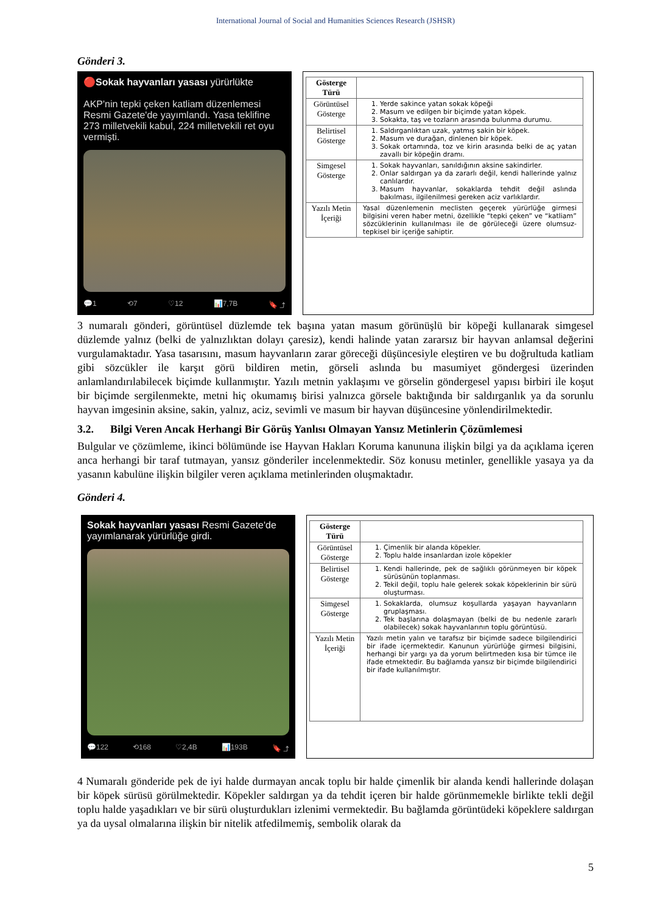International Journal of Social and Humanities Sciences Research (JSHSR)
Gönderi 3.
🔴Sokak hayvanları yasası yürürlükte
AKP'nin tepki çeken katliam düzenlemesi Resmi Gazete'de yayımlandı. Yasa teklifine 273 milletvekili kabul, 224 milletvekili ret oyu vermişti.
💬1 ⟲7 ♡12 📊7,7B 🔖 ⤴
| Gösterge Türü | |
| Görüntüsel Gösterge | 1. Yerde sakince yatan sokak köpeği 2. Masum ve edilgen bir biçimde yatan köpek. 3. Sokakta, taş ve tozların arasında bulunma durumu. |
| Belirtisel Gösterge | 1. Saldırganlıktan uzak, yatmış sakin bir köpek. 2. Masum ve durağan, dinlenen bir köpek. 3. Sokak ortamında, toz ve kirin arasında belki de aç yatan zavallı bir köpeğin dramı. |
| Simgesel Gösterge | 1. Sokak hayvanları, sanıldığının aksine sakindirler. 2. Onlar saldırgan ya da zararlı değil, kendi hallerinde yalnız canlılardır. 3. Masum hayvanlar, sokaklarda tehdit değil aslında bakılması, ilgilenilmesi gereken aciz varlıklardır. |
| Yazılı Metin İçeriği | Yasal düzenlemenin meclisten geçerek yürürlüğe girmesi bilgisini veren haber metni, özellikle “tepki çeken” ve “katliam” sözcüklerinin kullanılması ile de görüleceği üzere olumsuz-tepkisel bir içeriğe sahiptir. |
3 numaralı gönderi, görüntüsel düzlemde tek başına yatan masum görünüşlü bir köpeği kullanarak simgesel düzlemde yalnız (belki de yalnızlıktan dolayı çaresiz), kendi halinde yatan zararsız bir hayvan anlamsal değerini vurgulamaktadır. Yasa tasarısını, masum hayvanların zarar göreceği düşüncesiyle eleştiren ve bu doğrultuda katliam gibi sözcükler ile karşıt görü bildiren metin, görseli aslında bu masumiyet göndergesi üzerinden anlamlandırılabilecek biçimde kullanmıştır. Yazılı metnin yaklaşımı ve görselin göndergesel yapısı birbiri ile koşut bir biçimde sergilenmekte, metni hiç okumamış birisi yalnızca görsele baktığında bir saldırganlık ya da sorunlu hayvan imgesinin aksine, sakin, yalnız, aciz, sevimli ve masum bir hayvan düşüncesine yönlendirilmektedir.
3.2. Bilgi Veren Ancak Herhangi Bir Görüş Yanlısı Olmayan Yansız Metinlerin Çözümlemesi
Bulgular ve çözümleme, ikinci bölümünde ise Hayvan Hakları Koruma kanununa ilişkin bilgi ya da açıklama içeren anca herhangi bir taraf tutmayan, yansız gönderiler incelenmektedir. Söz konusu metinler, genellikle yasaya ya da yasanın kabulüne ilişkin bilgiler veren açıklama metinlerinden oluşmaktadır.
Gönderi 4.
Sokak hayvanları yasası Resmi Gazete'de yayımlanarak yürürlüğe girdi.
💬122 ⟲168 ♡2,4B 📊193B 🔖 ⤴
| Gösterge Türü | |
| Görüntüsel Gösterge | 1. Çimenlik bir alanda köpekler. 2. Toplu halde insanlardan izole köpekler |
| Belirtisel Gösterge | 1. Kendi hallerinde, pek de sağlıklı görünmeyen bir köpek sürüsünün toplanması. 2. Tekil değil, toplu hale gelerek sokak köpeklerinin bir sürü oluşturması. |
| Simgesel Gösterge | 1. Sokaklarda, olumsuz koşullarda yaşayan hayvanların gruplaşması. 2. Tek başlarına dolaşmayan (belki de bu nedenle zararlı olabilecek) sokak hayvanlarının toplu görüntüsü. |
| Yazılı Metin İçeriği | Yazılı metin yalın ve tarafsız bir biçimde sadece bilgilendirici bir ifade içermektedir. Kanunun yürürlüğe girmesi bilgisini, herhangi bir yargı ya da yorum belirtmeden kısa bir tümce ile ifade etmektedir. Bu bağlamda yansız bir biçimde bilgilendirici bir ifade kullanılmıştır. |
4 Numaralı gönderide pek de iyi halde durmayan ancak toplu bir halde çimenlik bir alanda kendi hallerinde dolaşan bir köpek sürüsü görülmektedir. Köpekler saldırgan ya da tehdit içeren bir halde görünmemekle birlikte tekli değil toplu halde yaşadıkları ve bir sürü oluşturdukları izlenimi vermektedir. Bu bağlamda görüntüdeki köpeklere saldırgan ya da uysal olmalarına ilişkin bir nitelik atfedilmemiş, sembolik olarak da
5